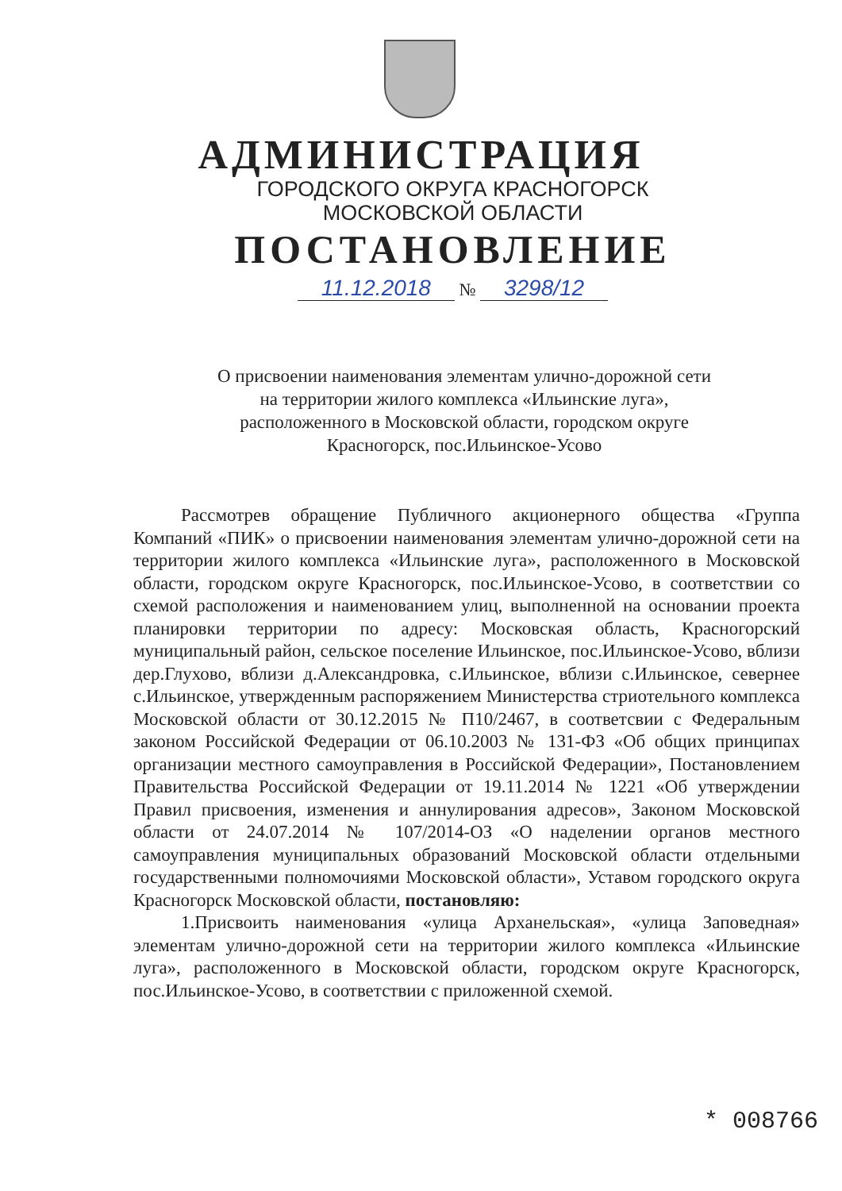АДМИНИСТРАЦИЯ
ГОРОДСКОГО ОКРУГА КРАСНОГОРСК
МОСКОВСКОЙ ОБЛАСТИ
ПОСТАНОВЛЕНИЕ
11.12.2018 № 3298/12
О присвоении наименования элементам улично-дорожной сети на территории жилого комплекса «Ильинские луга», расположенного в Московской области, городском округе Красногорск, пос.Ильинское-Усово
Рассмотрев обращение Публичного акционерного общества «Группа Компаний «ПИК» о присвоении наименования элементам улично-дорожной сети на территории жилого комплекса «Ильинские луга», расположенного в Московской области, городском округе Красногорск, пос.Ильинское-Усово, в соответствии со схемой расположения и наименованием улиц, выполненной на основании проекта планировки территории по адресу: Московская область, Красногорский муниципальный район, сельское поселение Ильинское, пос.Ильинское-Усово, вблизи дер.Глухово, вблизи д.Александровка, с.Ильинское, вблизи с.Ильинское, севернее с.Ильинское, утвержденным распоряжением Министерства стриотельного комплекса Московской области от 30.12.2015 № П10/2467, в соответсвии с Федеральным законом Российской Федерации от 06.10.2003 № 131-ФЗ «Об общих принципах организации местного самоуправления в Российской Федерации», Постановлением Правительства Российской Федерации от 19.11.2014 № 1221 «Об утверждении Правил присвоения, изменения и аннулирования адресов», Законом Московской области от 24.07.2014 № 107/2014-ОЗ «О наделении органов местного самоуправления муниципальных образований Московской области отдельными государственными полномочиями Московской области», Уставом городского округа Красногорск Московской области, постановляю:
1.Присвоить наименования «улица Арханельская», «улица Заповедная» элементам улично-дорожной сети на территории жилого комплекса «Ильинские луга», расположенного в Московской области, городском округе Красногорск, пос.Ильинское-Усово, в соответствии с приложенной схемой.
* 008766